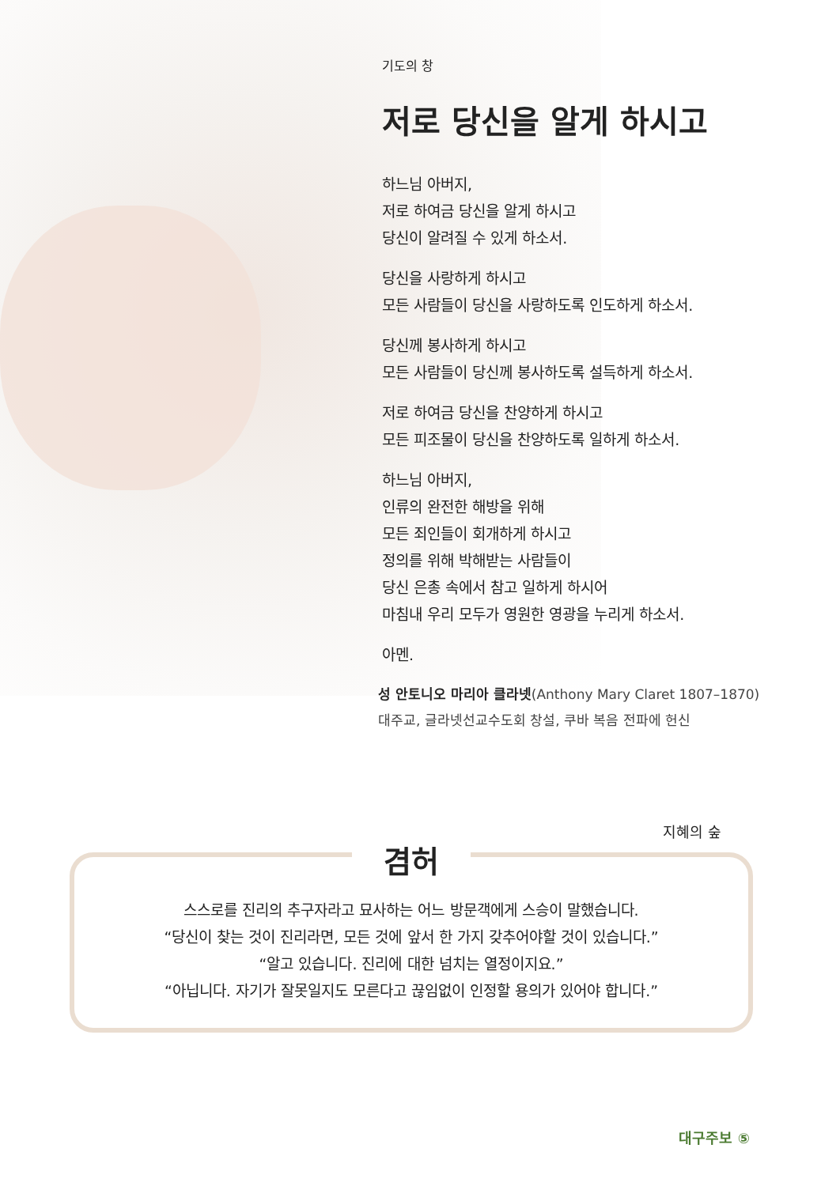기도의 창
저로 당신을 알게 하시고
하느님 아버지,
저로 하여금 당신을 알게 하시고
당신이 알려질 수 있게 하소서.
당신을 사랑하게 하시고
모든 사람들이 당신을 사랑하도록 인도하게 하소서.
당신께 봉사하게 하시고
모든 사람들이 당신께 봉사하도록 설득하게 하소서.
저로 하여금 당신을 찬양하게 하시고
모든 피조물이 당신을 찬양하도록 일하게 하소서.
하느님 아버지,
인류의 완전한 해방을 위해
모든 죄인들이 회개하게 하시고
정의를 위해 박해받는 사람들이
당신 은총 속에서 참고 일하게 하시어
마침내 우리 모두가 영원한 영광을 누리게 하소서.
아멘.
성 안토니오 마리아 클라넷(Anthony Mary Claret 1807–1870)
대주교, 글라넷선교수도회 창설, 쿠바 복음 전파에 헌신
지혜의 숲
겸허
스스로를 진리의 추구자라고 묘사하는 어느 방문객에게 스승이 말했습니다.
“당신이 찾는 것이 진리라면, 모든 것에 앞서 한 가지 갖추어야할 것이 있습니다.”
“알고 있습니다. 진리에 대한 넘치는 열정이지요.”
“아닙니다. 자기가 잘못일지도 모른다고 끊임없이 인정할 용의가 있어야 합니다.”
대구주보 ⑤